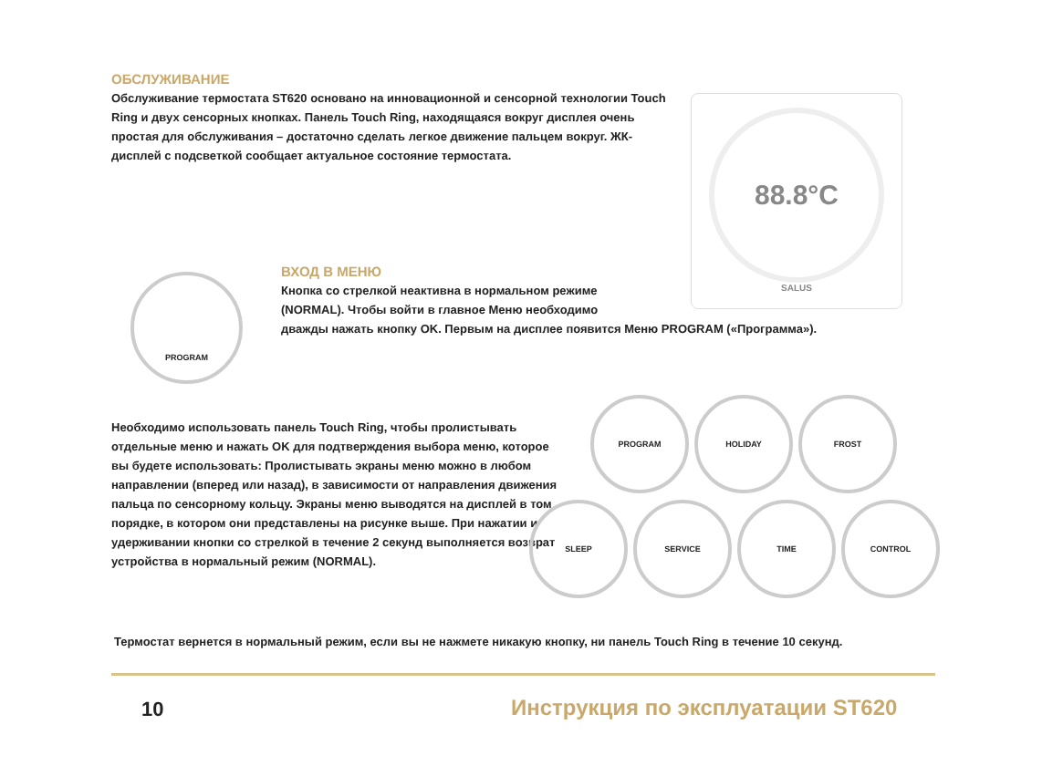ОБСЛУЖИВАНИЕ
Обслуживание термостата ST620 основано на инновационной и сенсорной технологии Touch Ring и двух сенсорных кнопках. Панель Touch Ring, находящаяся вокруг дисплея очень простая для обслуживания – достаточно сделать легкое движение пальцем вокруг. ЖК-дисплей с подсветкой сообщает актуальное состояние термостата.
88.8°C
SALUS
PROGRAM
ВХОД В МЕНЮ
Кнопка со стрелкой неактивна в нормальном режиме
(NORMAL). Чтобы войти в главное Меню необходимо
дважды нажать кнопку OK. Первым на дисплее появится Меню PROGRAM («Программа»).
Необходимо использовать панель Touch Ring, чтобы пролистывать отдельные меню и нажать OK для подтверждения выбора меню, которое вы будете использовать: Пролистывать экраны меню можно в любом направлении (вперед или назад), в зависимости от направления движения пальца по сенсорному кольцу. Экраны меню выводятся на дисплей в том порядке, в котором они представлены на рисунке выше. При нажатии и удерживании кнопки со стрелкой в течение 2 секунд выполняется возврат устройства в нормальный режим (NORMAL).
PROGRAM HOLIDAY FROST
SLEEP SERVICE TIME CONTROL
Термостат вернется в нормальный режим, если вы не нажмете никакую кнопку, ни панель Touch Ring в течение 10 секунд.
10
Инструкция по эксплуатации ST620